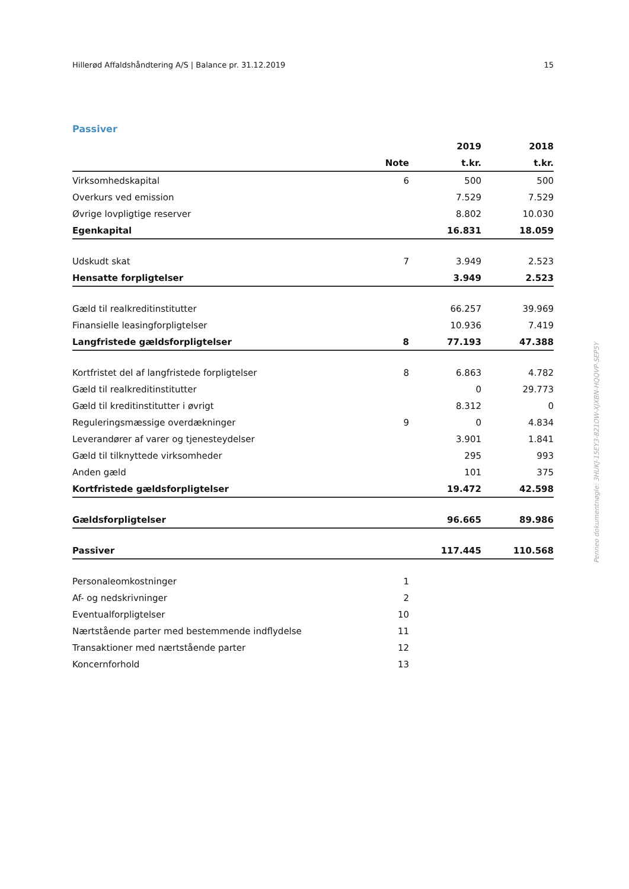Hillerød Affaldshåndtering A/S | Balance pr. 31.12.2019 15
Passiver
| | | 2019 | 2018 |
| --- | --- | --- | --- |
| | Note | t.kr. | t.kr. |
| Virksomhedskapital | 6 | 500 | 500 |
| Overkurs ved emission | | 7.529 | 7.529 |
| Øvrige lovpligtige reserver | | 8.802 | 10.030 |
| Egenkapital | | 16.831 | 18.059 |
| Udskudt skat | 7 | 3.949 | 2.523 |
| Hensatte forpligtelser | | 3.949 | 2.523 |
| Gæld til realkreditinstitutter | | 66.257 | 39.969 |
| Finansielle leasingforpligtelser | | 10.936 | 7.419 |
| Langfristede gældsforpligtelser | 8 | 77.193 | 47.388 |
| Kortfristet del af langfristede forpligtelser | 8 | 6.863 | 4.782 |
| Gæld til realkreditinstitutter | | 0 | 29.773 |
| Gæld til kreditinstitutter i øvrigt | | 8.312 | 0 |
| Reguleringsmæssige overdækninger | 9 | 0 | 4.834 |
| Leverandører af varer og tjenesteydelser | | 3.901 | 1.841 |
| Gæld til tilknyttede virksomheder | | 295 | 993 |
| Anden gæld | | 101 | 375 |
| Kortfristede gældsforpligtelser | | 19.472 | 42.598 |
| Gældsforpligtelser | | 96.665 | 89.986 |
| Passiver | | 117.445 | 110.568 |
| Personaleomkostninger | 1 | | |
| Af- og nedskrivninger | 2 | | |
| Eventualforpligtelser | 10 | | |
| Nærtstående parter med bestemmende indflydelse | 11 | | |
| Transaktioner med nærtstående parter | 12 | | |
| Koncernforhold | 13 | | |
Penneo dokumentnøgle: 3HUKJ-15EY3-821OW-XJXBN-HQQVP-SEP5Y